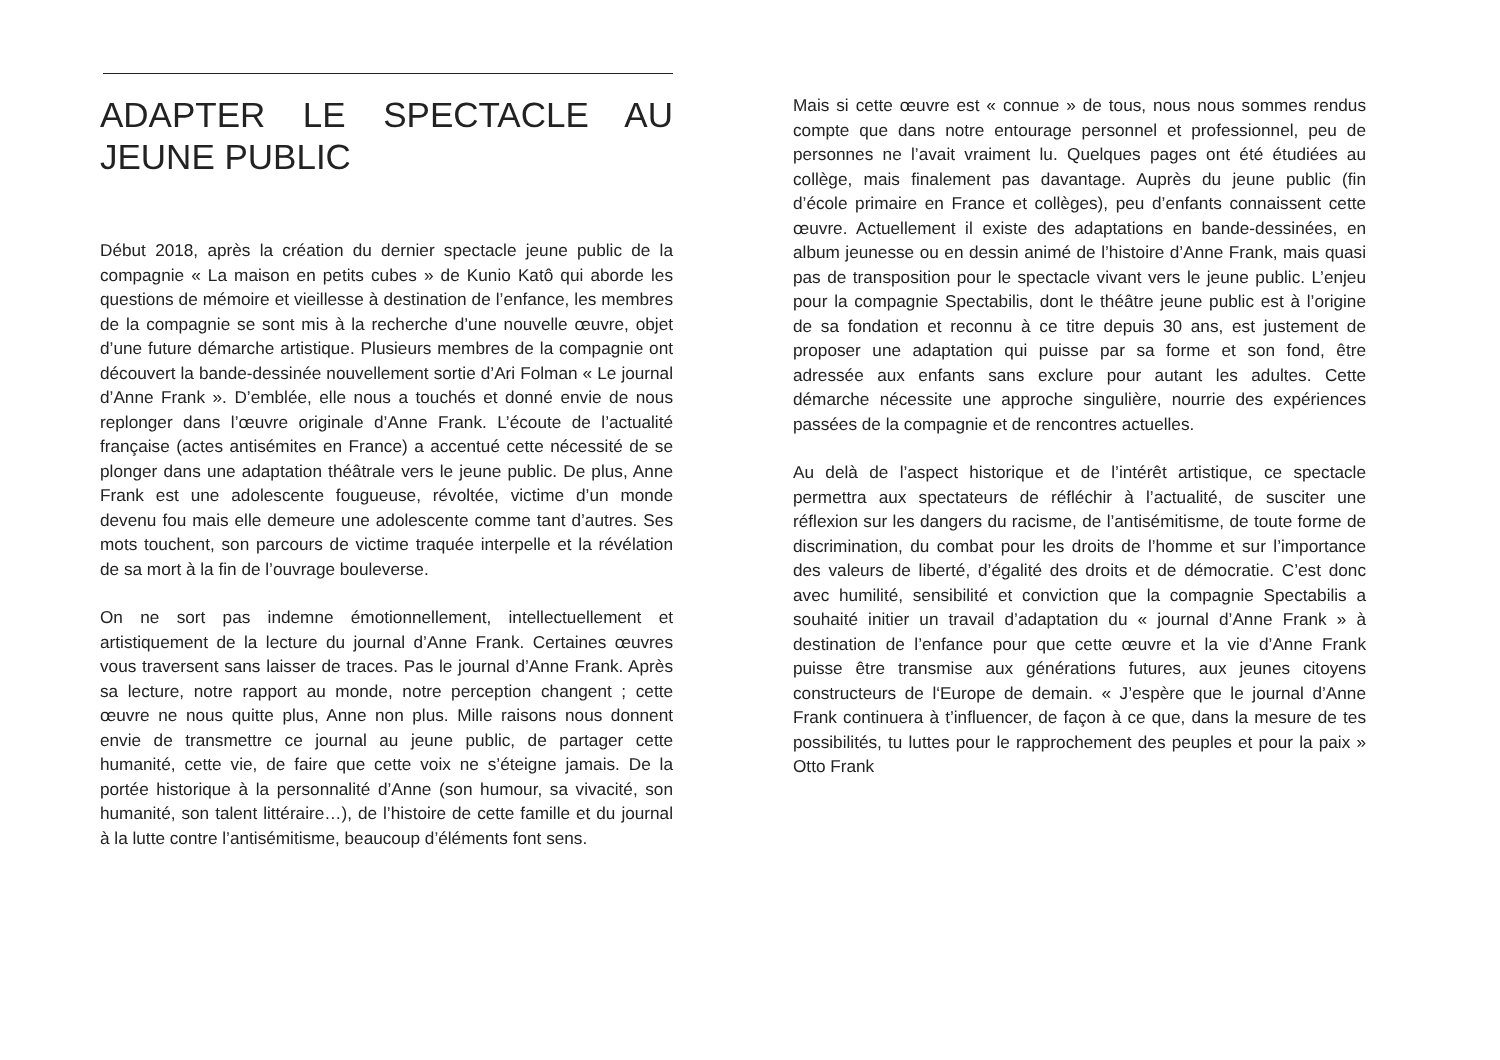ADAPTER LE SPECTACLE AU JEUNE PUBLIC
Début 2018, après la création du dernier spectacle jeune public de la compagnie « La maison en petits cubes » de Kunio Katô qui aborde les questions de mémoire et vieillesse à destination de l’enfance, les membres de la compagnie se sont mis à la recherche d’une nouvelle œuvre, objet d’une future démarche artistique. Plusieurs membres de la compagnie ont découvert la bande-dessinée nouvellement sortie d’Ari Folman « Le journal d’Anne Frank ». D’emblée, elle nous a touchés et donné envie de nous replonger dans l’œuvre originale d’Anne Frank. L’écoute de l’actualité française (actes antisémites en France) a accentué cette nécessité de se plonger dans une adaptation théâtrale vers le jeune public. De plus, Anne Frank est une adolescente fougueuse, révoltée, victime d’un monde devenu fou mais elle demeure une adolescente comme tant d’autres. Ses mots touchent, son parcours de victime traquée interpelle et la révélation de sa mort à la fin de l’ouvrage bouleverse.
On ne sort pas indemne émotionnellement, intellectuellement et artistiquement de la lecture du journal d’Anne Frank. Certaines œuvres vous traversent sans laisser de traces. Pas le journal d’Anne Frank. Après sa lecture, notre rapport au monde, notre perception changent ; cette œuvre ne nous quitte plus, Anne non plus. Mille raisons nous donnent envie de transmettre ce journal au jeune public, de partager cette humanité, cette vie, de faire que cette voix ne s’éteigne jamais. De la portée historique à la personnalité d’Anne (son humour, sa vivacité, son humanité, son talent littéraire…), de l’histoire de cette famille et du journal à la lutte contre l’antisémitisme, beaucoup d’éléments font sens.
Mais si cette œuvre est « connue » de tous, nous nous sommes rendus compte que dans notre entourage personnel et professionnel, peu de personnes ne l’avait vraiment lu. Quelques pages ont été étudiées au collège, mais finalement pas davantage. Auprès du jeune public (fin d’école primaire en France et collèges), peu d’enfants connaissent cette œuvre. Actuellement il existe des adaptations en bande-dessinées, en album jeunesse ou en dessin animé de l’histoire d’Anne Frank, mais quasi pas de transposition pour le spectacle vivant vers le jeune public. L’enjeu pour la compagnie Spectabilis, dont le théâtre jeune public est à l’origine de sa fondation et reconnu à ce titre depuis 30 ans, est justement de proposer une adaptation qui puisse par sa forme et son fond, être adressée aux enfants sans exclure pour autant les adultes. Cette démarche nécessite une approche singulière, nourrie des expériences passées de la compagnie et de rencontres actuelles.
Au delà de l’aspect historique et de l’intérêt artistique, ce spectacle permettra aux spectateurs de réfléchir à l’actualité, de susciter une réflexion sur les dangers du racisme, de l’antisémitisme, de toute forme de discrimination, du combat pour les droits de l’homme et sur l’importance des valeurs de liberté, d’égalité des droits et de démocratie. C’est donc avec humilité, sensibilité et conviction que la compagnie Spectabilis a souhaité initier un travail d’adaptation du « journal d’Anne Frank » à destination de l’enfance pour que cette œuvre et la vie d’Anne Frank puisse être transmise aux générations futures, aux jeunes citoyens constructeurs de l‘Europe de demain. « J’espère que le journal d’Anne Frank continuera à t’influencer, de façon à ce que, dans la mesure de tes possibilités, tu luttes pour le rapprochement des peuples et pour la paix » Otto Frank